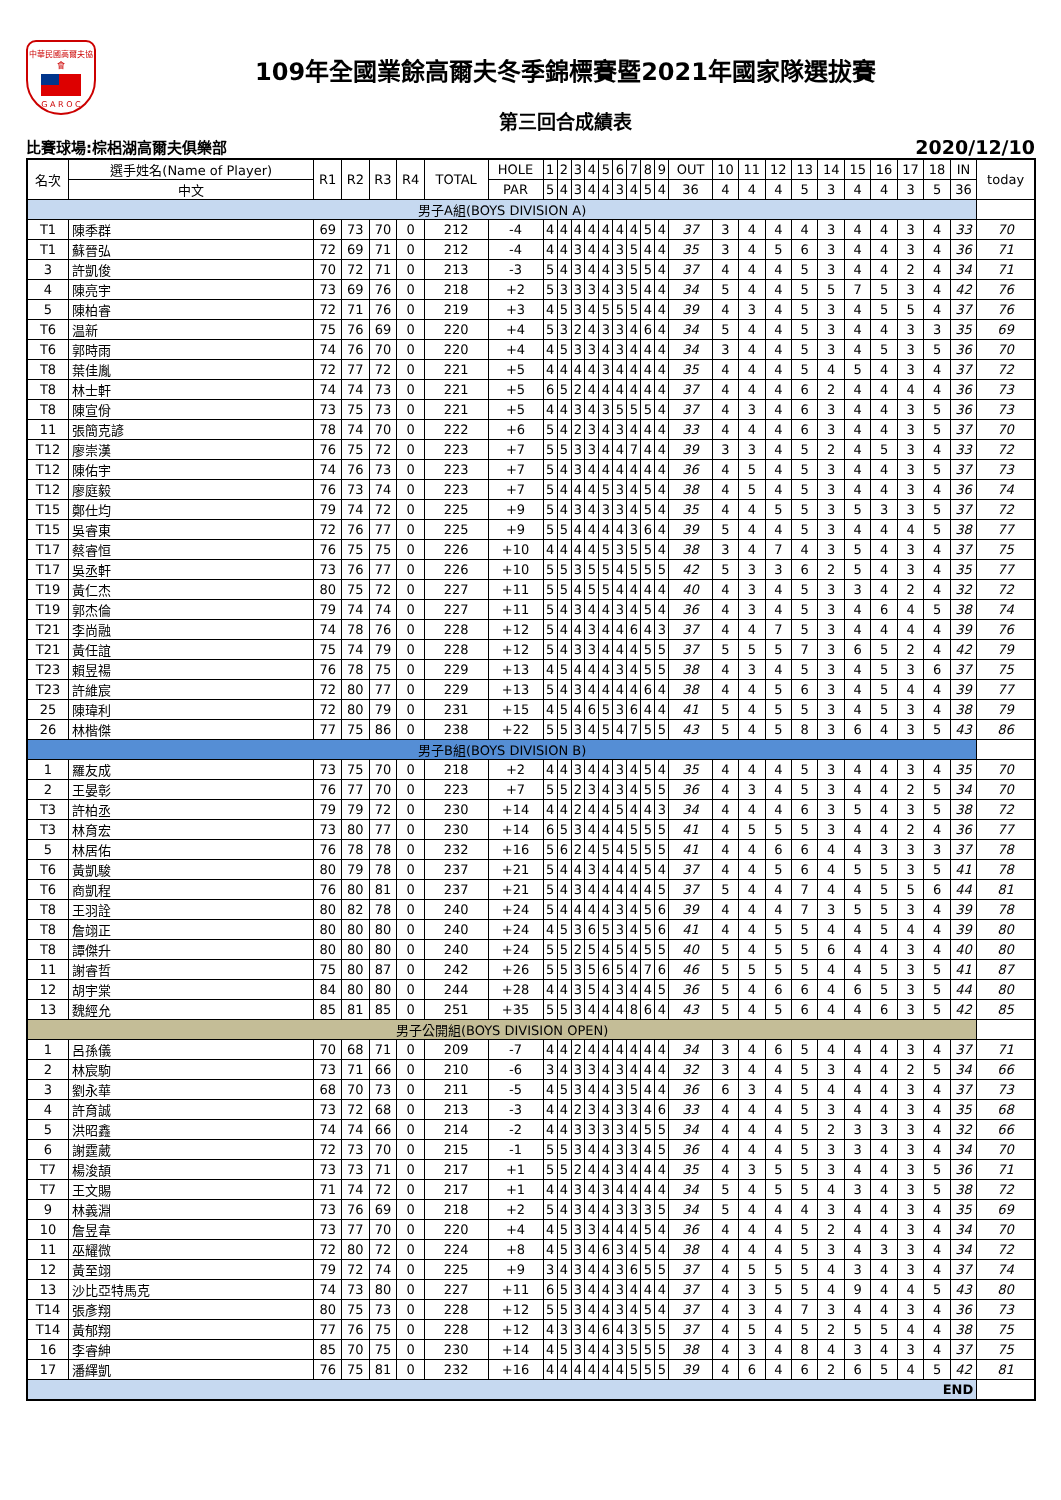中華民國高爾夫協會
G A R O C
109年全國業餘高爾夫冬季錦標賽暨2021年國家隊選拔賽
第三回合成績表
比賽球場:棕梠湖高爾夫俱樂部 2020/12/10
| 名次 | 選手姓名(Name of Player) | R1 | R2 | R3 | R4 | TOTAL | HOLE | 1 | 2 | 3 | 4 | 5 | 6 | 7 | 8 | 9 | OUT | 10 | 11 | 12 | 13 | 14 | 15 | 16 | 17 | 18 | IN | today |
| --- | --- | --- | --- | --- | --- | --- | --- | --- | --- | --- | --- | --- | --- | --- | --- | --- | --- | --- | --- | --- | --- | --- | --- | --- | --- | --- | --- | --- |
| | 中文 | | | | | | PAR | 5 | 4 | 3 | 4 | 4 | 3 | 4 | 5 | 4 | 36 | 4 | 4 | 4 | 5 | 3 | 4 | 4 | 3 | 5 | 36 | |
| 男子A組(BOYS DIVISION A) | | | | | | | | | | | | | | | | | | | | | | | | | | | | |
| T1 | 陳季群 | 69 | 73 | 70 | 0 | 212 | -4 | 4 | 4 | 4 | 4 | 4 | 4 | 4 | 5 | 4 | 37 | 3 | 4 | 4 | 4 | 3 | 4 | 4 | 3 | 4 | 33 | 70 |
| T1 | 蘇晉弘 | 72 | 69 | 71 | 0 | 212 | -4 | 4 | 4 | 3 | 4 | 4 | 3 | 5 | 4 | 4 | 35 | 3 | 4 | 5 | 6 | 3 | 4 | 4 | 3 | 4 | 36 | 71 |
| 3 | 許凱俊 | 70 | 72 | 71 | 0 | 213 | -3 | 5 | 4 | 3 | 4 | 4 | 3 | 5 | 5 | 4 | 37 | 4 | 4 | 4 | 5 | 3 | 4 | 4 | 2 | 4 | 34 | 71 |
| 4 | 陳亮宇 | 73 | 69 | 76 | 0 | 218 | +2 | 5 | 3 | 3 | 3 | 4 | 3 | 5 | 4 | 4 | 34 | 5 | 4 | 4 | 5 | 5 | 7 | 5 | 3 | 4 | 42 | 76 |
| 5 | 陳柏睿 | 72 | 71 | 76 | 0 | 219 | +3 | 4 | 5 | 3 | 4 | 5 | 5 | 5 | 4 | 4 | 39 | 4 | 3 | 4 | 5 | 3 | 4 | 5 | 5 | 4 | 37 | 76 |
| T6 | 温新 | 75 | 76 | 69 | 0 | 220 | +4 | 5 | 3 | 2 | 4 | 3 | 3 | 4 | 6 | 4 | 34 | 5 | 4 | 4 | 5 | 3 | 4 | 4 | 3 | 3 | 35 | 69 |
| T6 | 郭時雨 | 74 | 76 | 70 | 0 | 220 | +4 | 4 | 5 | 3 | 3 | 4 | 3 | 4 | 4 | 4 | 34 | 3 | 4 | 4 | 5 | 3 | 4 | 5 | 3 | 5 | 36 | 70 |
| T8 | 葉佳胤 | 72 | 77 | 72 | 0 | 221 | +5 | 4 | 4 | 4 | 4 | 3 | 4 | 4 | 4 | 4 | 35 | 4 | 4 | 4 | 5 | 4 | 5 | 4 | 3 | 4 | 37 | 72 |
| T8 | 林士軒 | 74 | 74 | 73 | 0 | 221 | +5 | 6 | 5 | 2 | 4 | 4 | 4 | 4 | 4 | 4 | 37 | 4 | 4 | 4 | 6 | 2 | 4 | 4 | 4 | 4 | 36 | 73 |
| T8 | 陳宣佾 | 73 | 75 | 73 | 0 | 221 | +5 | 4 | 4 | 3 | 4 | 3 | 5 | 5 | 5 | 4 | 37 | 4 | 3 | 4 | 6 | 3 | 4 | 4 | 3 | 5 | 36 | 73 |
| 11 | 張簡克諺 | 78 | 74 | 70 | 0 | 222 | +6 | 5 | 4 | 2 | 3 | 4 | 3 | 4 | 4 | 4 | 33 | 4 | 4 | 4 | 6 | 3 | 4 | 4 | 3 | 5 | 37 | 70 |
| T12 | 廖崇漢 | 76 | 75 | 72 | 0 | 223 | +7 | 5 | 5 | 3 | 3 | 4 | 4 | 7 | 4 | 4 | 39 | 3 | 3 | 4 | 5 | 2 | 4 | 5 | 3 | 4 | 33 | 72 |
| T12 | 陳佑宇 | 74 | 76 | 73 | 0 | 223 | +7 | 5 | 4 | 3 | 4 | 4 | 4 | 4 | 4 | 4 | 36 | 4 | 5 | 4 | 5 | 3 | 4 | 4 | 3 | 5 | 37 | 73 |
| T12 | 廖庭毅 | 76 | 73 | 74 | 0 | 223 | +7 | 5 | 4 | 4 | 4 | 5 | 3 | 4 | 5 | 4 | 38 | 4 | 5 | 4 | 5 | 3 | 4 | 4 | 3 | 4 | 36 | 74 |
| T15 | 鄭仕均 | 79 | 74 | 72 | 0 | 225 | +9 | 5 | 4 | 3 | 4 | 3 | 3 | 4 | 5 | 4 | 35 | 4 | 4 | 5 | 5 | 3 | 5 | 3 | 3 | 5 | 37 | 72 |
| T15 | 吳睿東 | 72 | 76 | 77 | 0 | 225 | +9 | 5 | 5 | 4 | 4 | 4 | 4 | 3 | 6 | 4 | 39 | 5 | 4 | 4 | 5 | 3 | 4 | 4 | 4 | 5 | 38 | 77 |
| T17 | 蔡睿恒 | 76 | 75 | 75 | 0 | 226 | +10 | 4 | 4 | 4 | 4 | 5 | 3 | 5 | 5 | 4 | 38 | 3 | 4 | 7 | 4 | 3 | 5 | 4 | 3 | 4 | 37 | 75 |
| T17 | 吳丞軒 | 73 | 76 | 77 | 0 | 226 | +10 | 5 | 5 | 3 | 5 | 5 | 4 | 5 | 5 | 5 | 42 | 5 | 3 | 3 | 6 | 2 | 5 | 4 | 3 | 4 | 35 | 77 |
| T19 | 黃仁杰 | 80 | 75 | 72 | 0 | 227 | +11 | 5 | 5 | 4 | 5 | 5 | 4 | 4 | 4 | 4 | 40 | 4 | 3 | 4 | 5 | 3 | 3 | 4 | 2 | 4 | 32 | 72 |
| T19 | 郭杰倫 | 79 | 74 | 74 | 0 | 227 | +11 | 5 | 4 | 3 | 4 | 4 | 3 | 4 | 5 | 4 | 36 | 4 | 3 | 4 | 5 | 3 | 4 | 6 | 4 | 5 | 38 | 74 |
| T21 | 李尚融 | 74 | 78 | 76 | 0 | 228 | +12 | 5 | 4 | 4 | 3 | 4 | 4 | 6 | 4 | 3 | 37 | 4 | 4 | 7 | 5 | 3 | 4 | 4 | 4 | 4 | 39 | 76 |
| T21 | 黃任誼 | 75 | 74 | 79 | 0 | 228 | +12 | 5 | 4 | 3 | 3 | 4 | 4 | 4 | 5 | 5 | 37 | 5 | 5 | 5 | 7 | 3 | 6 | 5 | 2 | 4 | 42 | 79 |
| T23 | 賴昱禓 | 76 | 78 | 75 | 0 | 229 | +13 | 4 | 5 | 4 | 4 | 4 | 3 | 4 | 5 | 5 | 38 | 4 | 3 | 4 | 5 | 3 | 4 | 5 | 3 | 6 | 37 | 75 |
| T23 | 許維宸 | 72 | 80 | 77 | 0 | 229 | +13 | 5 | 4 | 3 | 4 | 4 | 4 | 4 | 6 | 4 | 38 | 4 | 4 | 5 | 6 | 3 | 4 | 5 | 4 | 4 | 39 | 77 |
| 25 | 陳瑋利 | 72 | 80 | 79 | 0 | 231 | +15 | 4 | 5 | 4 | 6 | 5 | 3 | 6 | 4 | 4 | 41 | 5 | 4 | 5 | 5 | 3 | 4 | 5 | 3 | 4 | 38 | 79 |
| 26 | 林楷傑 | 77 | 75 | 86 | 0 | 238 | +22 | 5 | 5 | 3 | 4 | 5 | 4 | 7 | 5 | 5 | 43 | 5 | 4 | 5 | 8 | 3 | 6 | 4 | 3 | 5 | 43 | 86 |
| 男子B組(BOYS DIVISION B) | | | | | | | | | | | | | | | | | | | | | | | | | | | | |
| 1 | 羅友成 | 73 | 75 | 70 | 0 | 218 | +2 | 4 | 4 | 3 | 4 | 4 | 3 | 4 | 5 | 4 | 35 | 4 | 4 | 4 | 5 | 3 | 4 | 4 | 3 | 4 | 35 | 70 |
| 2 | 王晏彰 | 76 | 77 | 70 | 0 | 223 | +7 | 5 | 5 | 2 | 3 | 4 | 3 | 4 | 5 | 5 | 36 | 4 | 3 | 4 | 5 | 3 | 4 | 4 | 2 | 5 | 34 | 70 |
| T3 | 許柏丞 | 79 | 79 | 72 | 0 | 230 | +14 | 4 | 4 | 2 | 4 | 4 | 5 | 4 | 4 | 3 | 34 | 4 | 4 | 4 | 6 | 3 | 5 | 4 | 3 | 5 | 38 | 72 |
| T3 | 林育宏 | 73 | 80 | 77 | 0 | 230 | +14 | 6 | 5 | 3 | 4 | 4 | 4 | 5 | 5 | 5 | 41 | 4 | 5 | 5 | 5 | 3 | 4 | 4 | 2 | 4 | 36 | 77 |
| 5 | 林居佑 | 76 | 78 | 78 | 0 | 232 | +16 | 5 | 6 | 2 | 4 | 5 | 4 | 5 | 5 | 5 | 41 | 4 | 4 | 6 | 6 | 4 | 4 | 3 | 3 | 3 | 37 | 78 |
| T6 | 黃凱駿 | 80 | 79 | 78 | 0 | 237 | +21 | 5 | 4 | 4 | 3 | 4 | 4 | 4 | 5 | 4 | 37 | 4 | 4 | 5 | 6 | 4 | 5 | 5 | 3 | 5 | 41 | 78 |
| T6 | 商凱程 | 76 | 80 | 81 | 0 | 237 | +21 | 5 | 4 | 3 | 4 | 4 | 4 | 4 | 4 | 5 | 37 | 5 | 4 | 4 | 7 | 4 | 4 | 5 | 5 | 6 | 44 | 81 |
| T8 | 王羽詮 | 80 | 82 | 78 | 0 | 240 | +24 | 5 | 4 | 4 | 4 | 4 | 3 | 4 | 5 | 6 | 39 | 4 | 4 | 4 | 7 | 3 | 5 | 5 | 3 | 4 | 39 | 78 |
| T8 | 詹翊正 | 80 | 80 | 80 | 0 | 240 | +24 | 4 | 5 | 3 | 6 | 5 | 3 | 4 | 5 | 6 | 41 | 4 | 4 | 5 | 5 | 4 | 4 | 5 | 4 | 4 | 39 | 80 |
| T8 | 譚傑升 | 80 | 80 | 80 | 0 | 240 | +24 | 5 | 5 | 2 | 5 | 4 | 5 | 4 | 5 | 5 | 40 | 5 | 4 | 5 | 5 | 6 | 4 | 4 | 3 | 4 | 40 | 80 |
| 11 | 謝睿哲 | 75 | 80 | 87 | 0 | 242 | +26 | 5 | 5 | 3 | 5 | 6 | 5 | 4 | 7 | 6 | 46 | 5 | 5 | 5 | 5 | 4 | 4 | 5 | 3 | 5 | 41 | 87 |
| 12 | 胡宇棠 | 84 | 80 | 80 | 0 | 244 | +28 | 4 | 4 | 3 | 5 | 4 | 3 | 4 | 4 | 5 | 36 | 5 | 4 | 6 | 6 | 4 | 6 | 5 | 3 | 5 | 44 | 80 |
| 13 | 魏經允 | 85 | 81 | 85 | 0 | 251 | +35 | 5 | 5 | 3 | 4 | 4 | 4 | 8 | 6 | 4 | 43 | 5 | 4 | 5 | 6 | 4 | 4 | 6 | 3 | 5 | 42 | 85 |
| 男子公開組(BOYS DIVISION OPEN) | | | | | | | | | | | | | | | | | | | | | | | | | | | | |
| 1 | 呂孫儀 | 70 | 68 | 71 | 0 | 209 | -7 | 4 | 4 | 2 | 4 | 4 | 4 | 4 | 4 | 4 | 34 | 3 | 4 | 6 | 5 | 4 | 4 | 4 | 3 | 4 | 37 | 71 |
| 2 | 林宸駒 | 73 | 71 | 66 | 0 | 210 | -6 | 3 | 4 | 3 | 3 | 4 | 3 | 4 | 4 | 4 | 32 | 3 | 4 | 4 | 5 | 3 | 4 | 4 | 2 | 5 | 34 | 66 |
| 3 | 劉永華 | 68 | 70 | 73 | 0 | 211 | -5 | 4 | 5 | 3 | 4 | 4 | 3 | 5 | 4 | 4 | 36 | 6 | 3 | 4 | 5 | 4 | 4 | 4 | 3 | 4 | 37 | 73 |
| 4 | 許育誠 | 73 | 72 | 68 | 0 | 213 | -3 | 4 | 4 | 2 | 3 | 4 | 3 | 3 | 4 | 6 | 33 | 4 | 4 | 4 | 5 | 3 | 4 | 4 | 3 | 4 | 35 | 68 |
| 5 | 洪昭鑫 | 74 | 74 | 66 | 0 | 214 | -2 | 4 | 4 | 3 | 3 | 3 | 3 | 4 | 5 | 5 | 34 | 4 | 4 | 4 | 5 | 2 | 3 | 3 | 3 | 4 | 32 | 66 |
| 6 | 謝霆葳 | 72 | 73 | 70 | 0 | 215 | -1 | 5 | 5 | 3 | 4 | 4 | 3 | 3 | 4 | 5 | 36 | 4 | 4 | 4 | 5 | 3 | 3 | 4 | 3 | 4 | 34 | 70 |
| T7 | 楊浚頡 | 73 | 73 | 71 | 0 | 217 | +1 | 5 | 5 | 2 | 4 | 4 | 3 | 4 | 4 | 4 | 35 | 4 | 3 | 5 | 5 | 3 | 4 | 4 | 3 | 5 | 36 | 71 |
| T7 | 王文賜 | 71 | 74 | 72 | 0 | 217 | +1 | 4 | 4 | 3 | 4 | 3 | 4 | 4 | 4 | 4 | 34 | 5 | 4 | 5 | 5 | 4 | 3 | 4 | 3 | 5 | 38 | 72 |
| 9 | 林義淵 | 73 | 76 | 69 | 0 | 218 | +2 | 5 | 4 | 3 | 4 | 4 | 3 | 3 | 3 | 5 | 34 | 5 | 4 | 4 | 4 | 3 | 4 | 4 | 3 | 4 | 35 | 69 |
| 10 | 詹昱韋 | 73 | 77 | 70 | 0 | 220 | +4 | 4 | 5 | 3 | 3 | 4 | 4 | 4 | 5 | 4 | 36 | 4 | 4 | 4 | 5 | 2 | 4 | 4 | 3 | 4 | 34 | 70 |
| 11 | 巫耀微 | 72 | 80 | 72 | 0 | 224 | +8 | 4 | 5 | 3 | 4 | 6 | 3 | 4 | 5 | 4 | 38 | 4 | 4 | 4 | 5 | 3 | 4 | 3 | 3 | 4 | 34 | 72 |
| 12 | 黃至翊 | 79 | 72 | 74 | 0 | 225 | +9 | 3 | 4 | 3 | 4 | 4 | 3 | 6 | 5 | 5 | 37 | 4 | 5 | 5 | 5 | 4 | 3 | 4 | 3 | 4 | 37 | 74 |
| 13 | 沙比亞特馬克 | 74 | 73 | 80 | 0 | 227 | +11 | 6 | 5 | 3 | 4 | 4 | 3 | 4 | 4 | 4 | 37 | 4 | 3 | 5 | 5 | 4 | 9 | 4 | 4 | 5 | 43 | 80 |
| T14 | 張彥翔 | 80 | 75 | 73 | 0 | 228 | +12 | 5 | 5 | 3 | 4 | 4 | 3 | 4 | 5 | 4 | 37 | 4 | 3 | 4 | 7 | 3 | 4 | 4 | 3 | 4 | 36 | 73 |
| T14 | 黃郁翔 | 77 | 76 | 75 | 0 | 228 | +12 | 4 | 3 | 3 | 4 | 6 | 4 | 3 | 5 | 5 | 37 | 4 | 5 | 4 | 5 | 2 | 5 | 5 | 4 | 4 | 38 | 75 |
| 16 | 李睿紳 | 85 | 70 | 75 | 0 | 230 | +14 | 4 | 5 | 3 | 4 | 4 | 3 | 5 | 5 | 5 | 38 | 4 | 3 | 4 | 8 | 4 | 3 | 4 | 3 | 4 | 37 | 75 |
| 17 | 潘繹凱 | 76 | 75 | 81 | 0 | 232 | +16 | 4 | 4 | 4 | 4 | 4 | 4 | 5 | 5 | 5 | 39 | 4 | 6 | 4 | 6 | 2 | 6 | 5 | 4 | 5 | 42 | 81 |
| END | | | | | | | | | | | | | | | | | | | | | | | | | | | | |